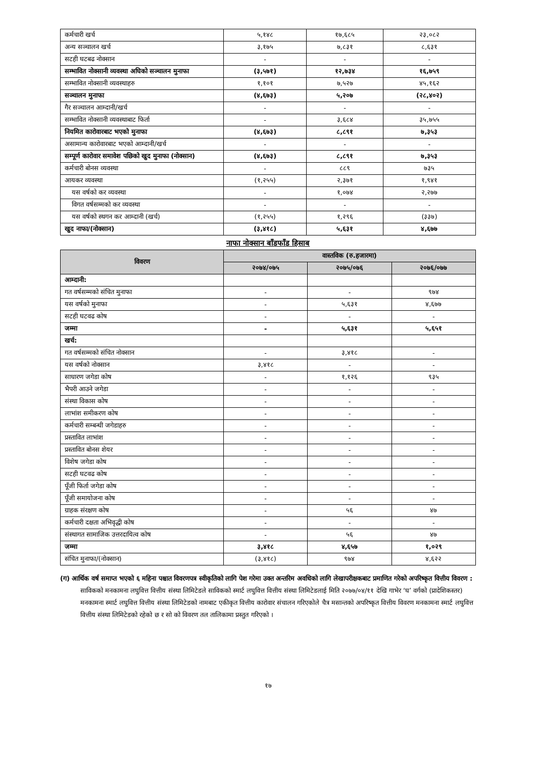| कर्मचारी खर्च | ५,१४८ | १७,६८५ | २३,०८२ |
| अन्य सञ्चालन खर्च | ३,१७५ | ७,८३१ | ८,६३१ |
| सटही घटबढ नोक्सान | - | - | - |
| सम्भावित नोक्सानी व्यवस्था अघिको सञ्चालन मुनाफा | (३,५७१) | १२,७३४ | १६,७५९ |
| सम्भावित नोक्सानी व्यवस्थाहरु | १,१०१ | ७,५२७ | ४५,१६२ |
| सञ्चालन मुनाफा | (४,६७३) | ५,२०७ | (२८,४०२) |
| गैर सञ्चालन आम्दानी/खर्च | - | - | - |
| सम्भावित नोक्सानी व्यवस्थाबाट फिर्ता | - | ३,६८४ | ३५,७५५ |
| नियमित कारोवारबाट भएको मुनाफा | (४,६७३) | ८,८९१ | ७,३५३ |
| असामान्य कारोवारबाट भएको आम्दानी/खर्च | - | - | - |
| सम्पूर्ण कारोवार समावेश पछिको खुद मुनाफा (नोक्सान) | (४,६७३) | ८,८९१ | ७,३५३ |
| कर्मचारी बोनस व्यवस्था | - | ८८९ | ७३५ |
| आयकर व्यवस्था | (१,२५५) | २,३७१ | १,९४१ |
| यस वर्षको कर व्यवस्था | - | १,०७४ | २,२७७ |
| विगत वर्षसम्मको कर व्यवस्था | - | - | - |
| यस वर्षको स्थगन कर आम्दानी (खर्च) | (१,२५५) | १,२९६ | (३३७) |
| खुद नाफा/(नोक्सान) | (३,४१८) | ५,६३१ | ४,६७७ |
नाफा नोक्सान बाँडफाँड हिसाब
| विवरण | वास्तविक (रु.हजारमा) | | |
| --- | --- | --- | --- |
| | २०७४/०७५ | २०७५/०७६ | २०७६/०७७ |
| आम्दानी: | | | |
| गत वर्षसम्मको संचित मुनाफा | - | - | ९७४ |
| यस वर्षको मुनाफा | - | ५,६३१ | ४,६७७ |
| सटही घटवढ कोष | - | - | - |
| जम्मा | - | ५,६३१ | ५,६५१ |
| खर्च: | | | |
| गत वर्षसम्मको संचित नोक्सान | - | ३,४१८ | - |
| यस वर्षको नोक्सान | ३,४१८ | - | - |
| साधारण जगेडा कोष | - | १,१२६ | ९३५ |
| भैपरी आउने जगेडा | - | - | - |
| संस्था विकास कोष | - | - | - |
| लाभांश समीकरण कोष | - | - | - |
| कर्मचारी सम्बन्धी जगेडाहरु | - | - | - |
| प्रस्तावित लाभांश | - | - | - |
| प्रस्तावित बोनस शेयर | - | - | - |
| विशेष जगेडा कोष | - | - | - |
| सटही घटवढ कोष | - | - | - |
| पूँजी फिर्ता जगेडा कोष | - | - | - |
| पूँजी समायोजना कोष | - | - | - |
| ग्राहक संरक्षण कोष | - | ५६ | ४७ |
| कर्मचारी दक्षता अभिवृद्धी कोष | - | - | - |
| संस्थागत सामाजिक उत्तरदायित्व कोष | - | ५६ | ४७ |
| जम्मा | ३,४१८ | ४,६५७ | १,०२९ |
| संचित मुनाफा/(नोक्सान) | (३,४१८) | ९७४ | ४,६२२ |
(ग) आर्थिक वर्ष समाप्त भएको ६ महिना पश्चात विवरणपत्र स्वीकृतिको लागि पेश गरेमा उक्त अन्तरिम अवधिको लागि लेखापरीक्षकबाट प्रमाणित गरेको अपरिष्कृत वित्तीय विवरण :
साविकको मनकामना लघुवित्त वित्तीय संस्था लिमिटेडले साविकको स्मार्ट लघुवित्त वित्तीय संस्था लिमिटेडलाई मिति २०७७/०४/११ देखि गाभेर ‘घ’ वर्गको (प्रादेशिकस्तर) मनकामना स्मार्ट लघुवित्त वित्तीय संस्था लिमिटेडको नामबाट एकीकृत वित्तीय कारोवार संचालन गरिएकोले चैत्र मसान्तको अपरिष्कृत वित्तीय विवरण मनकामना स्मार्ट लघुवित्त वित्तीय संस्था लिमिटेडको रहेको छ र सो को विवरण तल तालिकामा प्रस्तुत गरिएको ।
१७